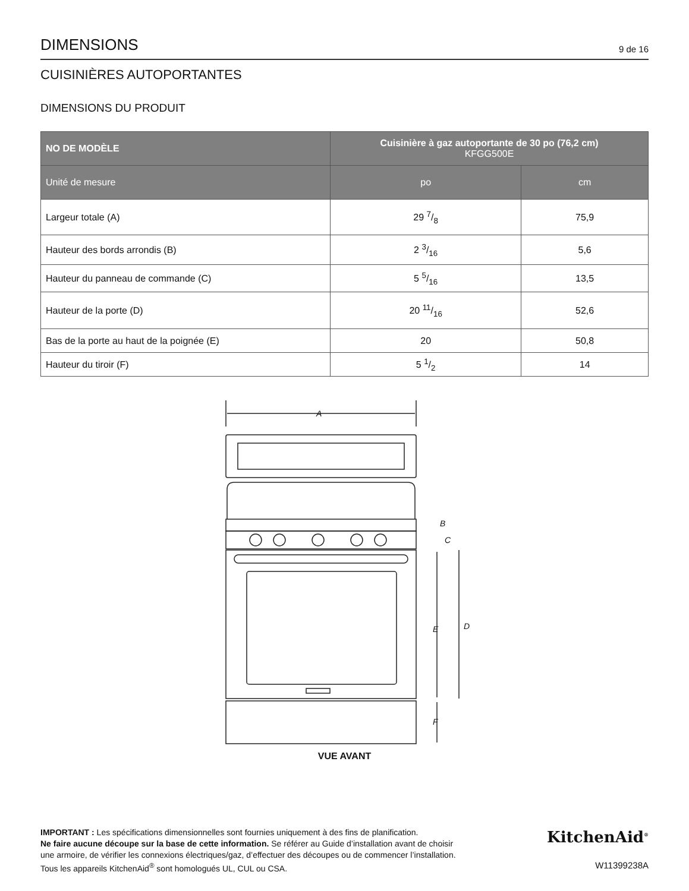DIMENSIONS
9 de 16
CUISINIÈRES AUTOPORTANTES
DIMENSIONS DU PRODUIT
| NO DE MODÈLE | Cuisinière à gaz autoportante de 30 po (76,2 cm) KFGG500E | |
| --- | --- | --- |
| Unité de mesure | po | cm |
| Largeur totale (A) | 29 7/8 | 75,9 |
| Hauteur des bords arrondis (B) | 2 3/16 | 5,6 |
| Hauteur du panneau de commande (C) | 5 5/16 | 13,5 |
| Hauteur de la porte (D) | 20 11/16 | 52,6 |
| Bas de la porte au haut de la poignée (E) | 20 | 50,8 |
| Hauteur du tiroir (F) | 5 1/2 | 14 |
A
B
C
E
D
F
VUE AVANT
IMPORTANT : Les spécifications dimensionnelles sont fournies uniquement à des fins de planification.
Ne faire aucune découpe sur la base de cette information. Se référer au Guide d’installation avant de choisir
une armoire, de vérifier les connexions électriques/gaz, d’effectuer des découpes ou de commencer l’installation.
Tous les appareils KitchenAid<sup>®</sup> sont homologués UL, CUL ou CSA.
KitchenAid<sup>®</sup>
W11399238A